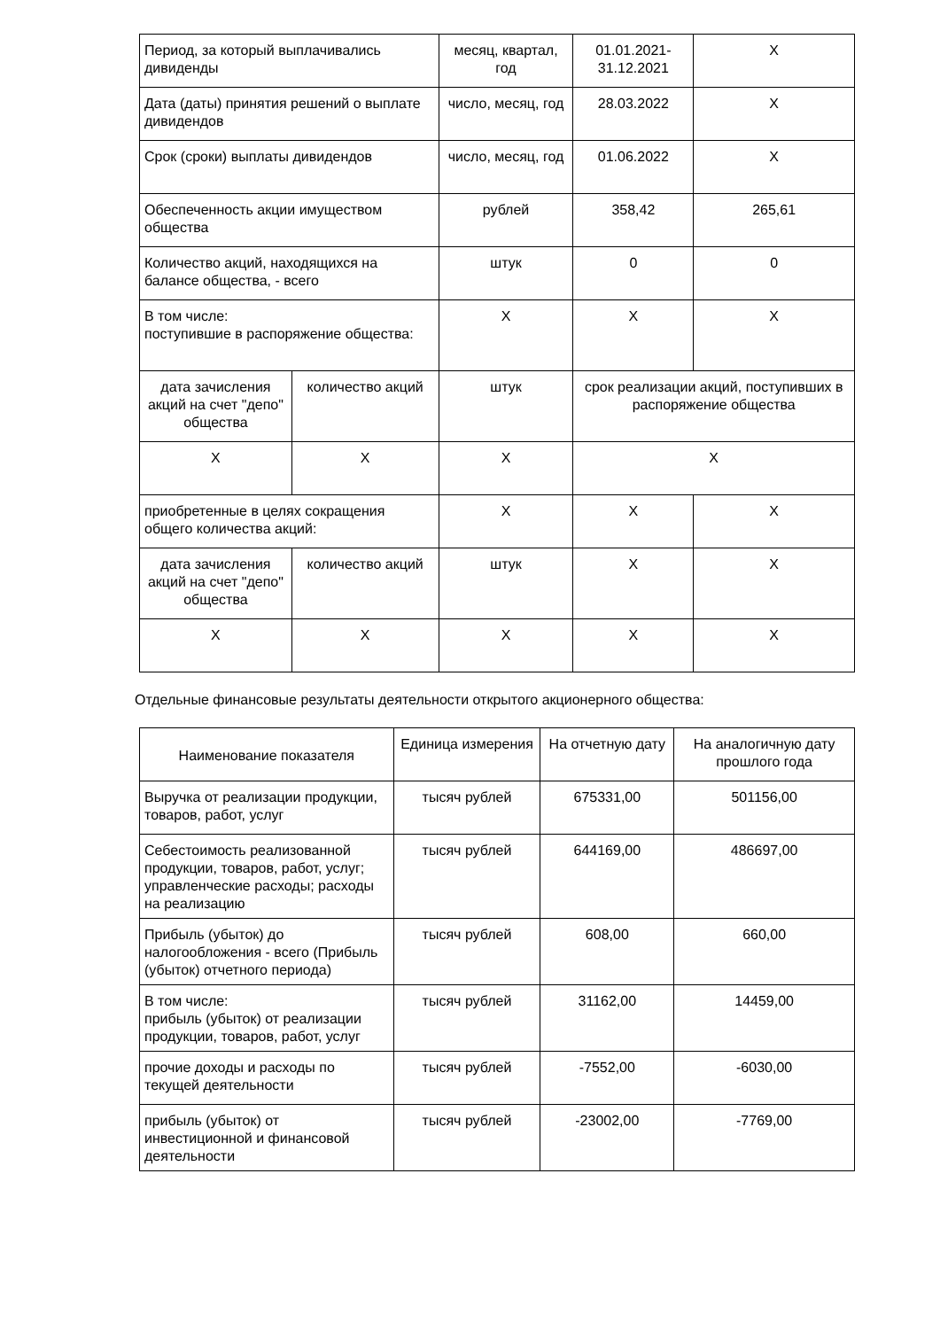| Период, за который выплачивались дивиденды | | месяц, квартал, год | 01.01.2021-31.12.2021 | X |
| Дата (даты) принятия решений о выплате дивидендов | | число, месяц, год | 28.03.2022 | X |
| Срок (сроки) выплаты дивидендов | | число, месяц, год | 01.06.2022 | X |
| Обеспеченность акции имуществом общества | | рублей | 358,42 | 265,61 |
| Количество акций, находящихся на балансе общества, - всего | | штук | 0 | 0 |
| В том числе: поступившие в распоряжение общества: | | X | X | X |
| дата зачисления акций на счет "депо" общества | количество акций | штук | срок реализации акций, поступивших в распоряжение общества | |
| X | X | X | X | |
| приобретенные в целях сокращения общего количества акций: | | X | X | X |
| дата зачисления акций на счет "депо" общества | количество акций | штук | X | X |
| X | X | X | X | X |
Отдельные финансовые результаты деятельности открытого акционерного общества:
| Наименование показателя | Единица измерения | На отчетную дату | На аналогичную дату прошлого года |
| --- | --- | --- | --- |
| Выручка от реализации продукции, товаров, работ, услуг | тысяч рублей | 675331,00 | 501156,00 |
| Себестоимость реализованной продукции, товаров, работ, услуг; управленческие расходы; расходы на реализацию | тысяч рублей | 644169,00 | 486697,00 |
| Прибыль (убыток) до налогообложения - всего (Прибыль (убыток) отчетного периода) | тысяч рублей | 608,00 | 660,00 |
| В том числе: прибыль (убыток) от реализации продукции, товаров, работ, услуг | тысяч рублей | 31162,00 | 14459,00 |
| прочие доходы и расходы по текущей деятельности | тысяч рублей | -7552,00 | -6030,00 |
| прибыль (убыток) от инвестиционной и финансовой деятельности | тысяч рублей | -23002,00 | -7769,00 |